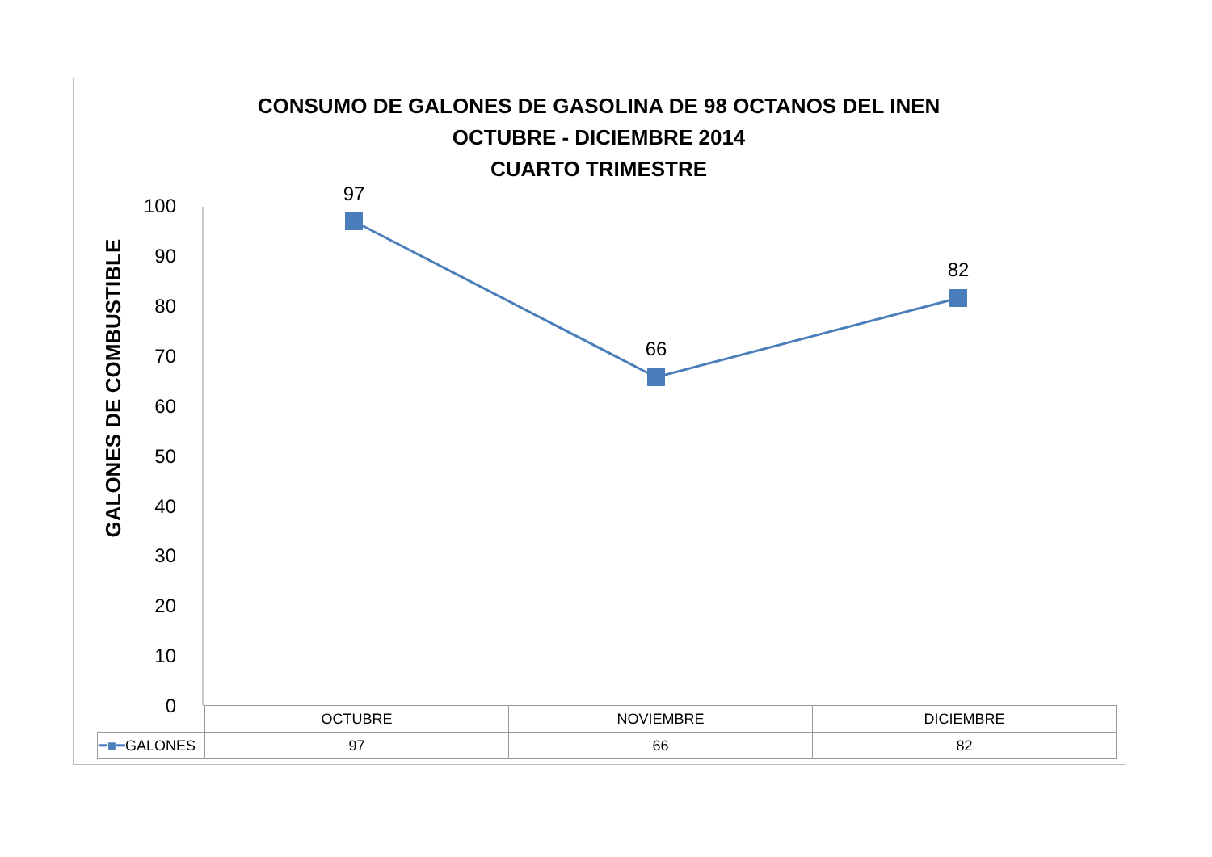CONSUMO DE GALONES DE GASOLINA DE 98 OCTANOS DEL INEN
OCTUBRE - DICIEMBRE 2014
CUARTO TRIMESTRE
GALONES DE COMBUSTIBLE
100
90
80
70
60
50
40
30
20
10
0
97
66
82
| | OCTUBRE | NOVIEMBRE | DICIEMBRE |
| ━■━ GALONES | 97 | 66 | 82 |